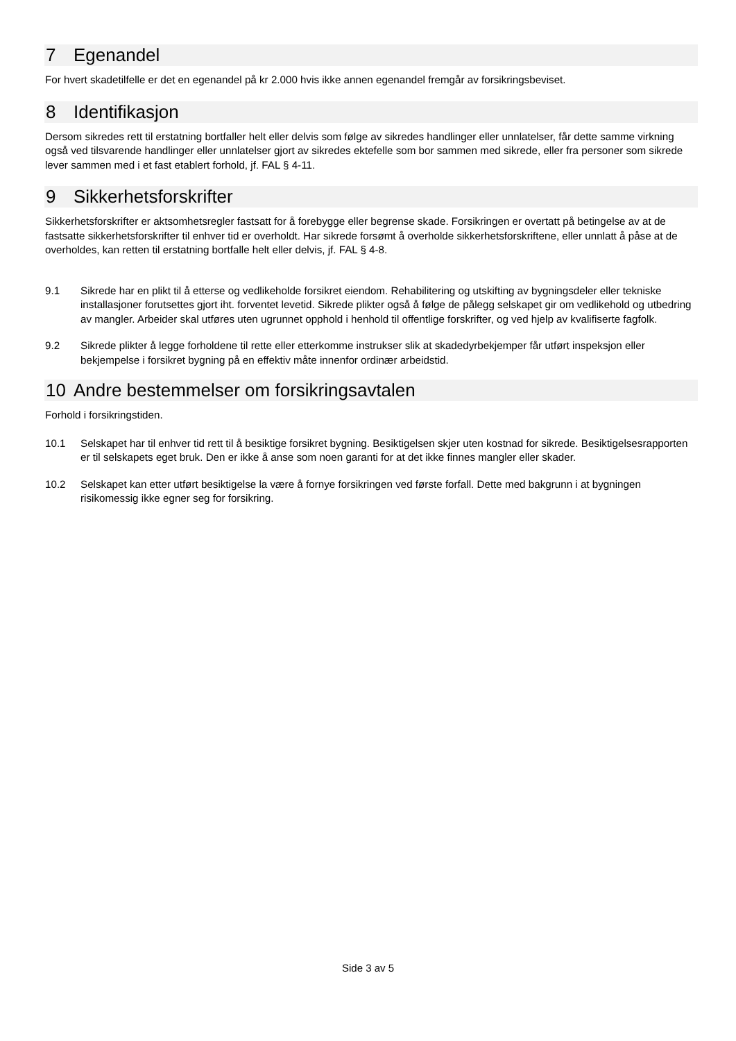7 Egenandel
For hvert skadetilfelle er det en egenandel på kr 2.000 hvis ikke annen egenandel fremgår av forsikringsbeviset.
8 Identifikasjon
Dersom sikredes rett til erstatning bortfaller helt eller delvis som følge av sikredes handlinger eller unnlatelser, får dette samme virkning også ved tilsvarende handlinger eller unnlatelser gjort av sikredes ektefelle som bor sammen med sikrede, eller fra personer som sikrede lever sammen med i et fast etablert forhold, jf. FAL § 4-11.
9 Sikkerhetsforskrifter
Sikkerhetsforskrifter er aktsomhetsregler fastsatt for å forebygge eller begrense skade. Forsikringen er overtatt på betingelse av at de fastsatte sikkerhetsforskrifter til enhver tid er overholdt. Har sikrede forsømt å overholde sikkerhetsforskriftene, eller unnlatt å påse at de overholdes, kan retten til erstatning bortfalle helt eller delvis, jf. FAL § 4-8.
9.1 Sikrede har en plikt til å etterse og vedlikeholde forsikret eiendom. Rehabilitering og utskifting av bygningsdeler eller tekniske installasjoner forutsettes gjort iht. forventet levetid. Sikrede plikter også å følge de pålegg selskapet gir om vedlikehold og utbedring av mangler. Arbeider skal utføres uten ugrunnet opphold i henhold til offentlige forskrifter, og ved hjelp av kvalifiserte fagfolk.
9.2 Sikrede plikter å legge forholdene til rette eller etterkomme instrukser slik at skadedyrbekjemper får utført inspeksjon eller bekjempelse i forsikret bygning på en effektiv måte innenfor ordinær arbeidstid.
10 Andre bestemmelser om forsikringsavtalen
Forhold i forsikringstiden.
10.1 Selskapet har til enhver tid rett til å besiktige forsikret bygning. Besiktigelsen skjer uten kostnad for sikrede. Besiktigelsesrapporten er til selskapets eget bruk. Den er ikke å anse som noen garanti for at det ikke finnes mangler eller skader.
10.2 Selskapet kan etter utført besiktigelse la være å fornye forsikringen ved første forfall. Dette med bakgrunn i at bygningen risikomessig ikke egner seg for forsikring.
Side 3 av 5